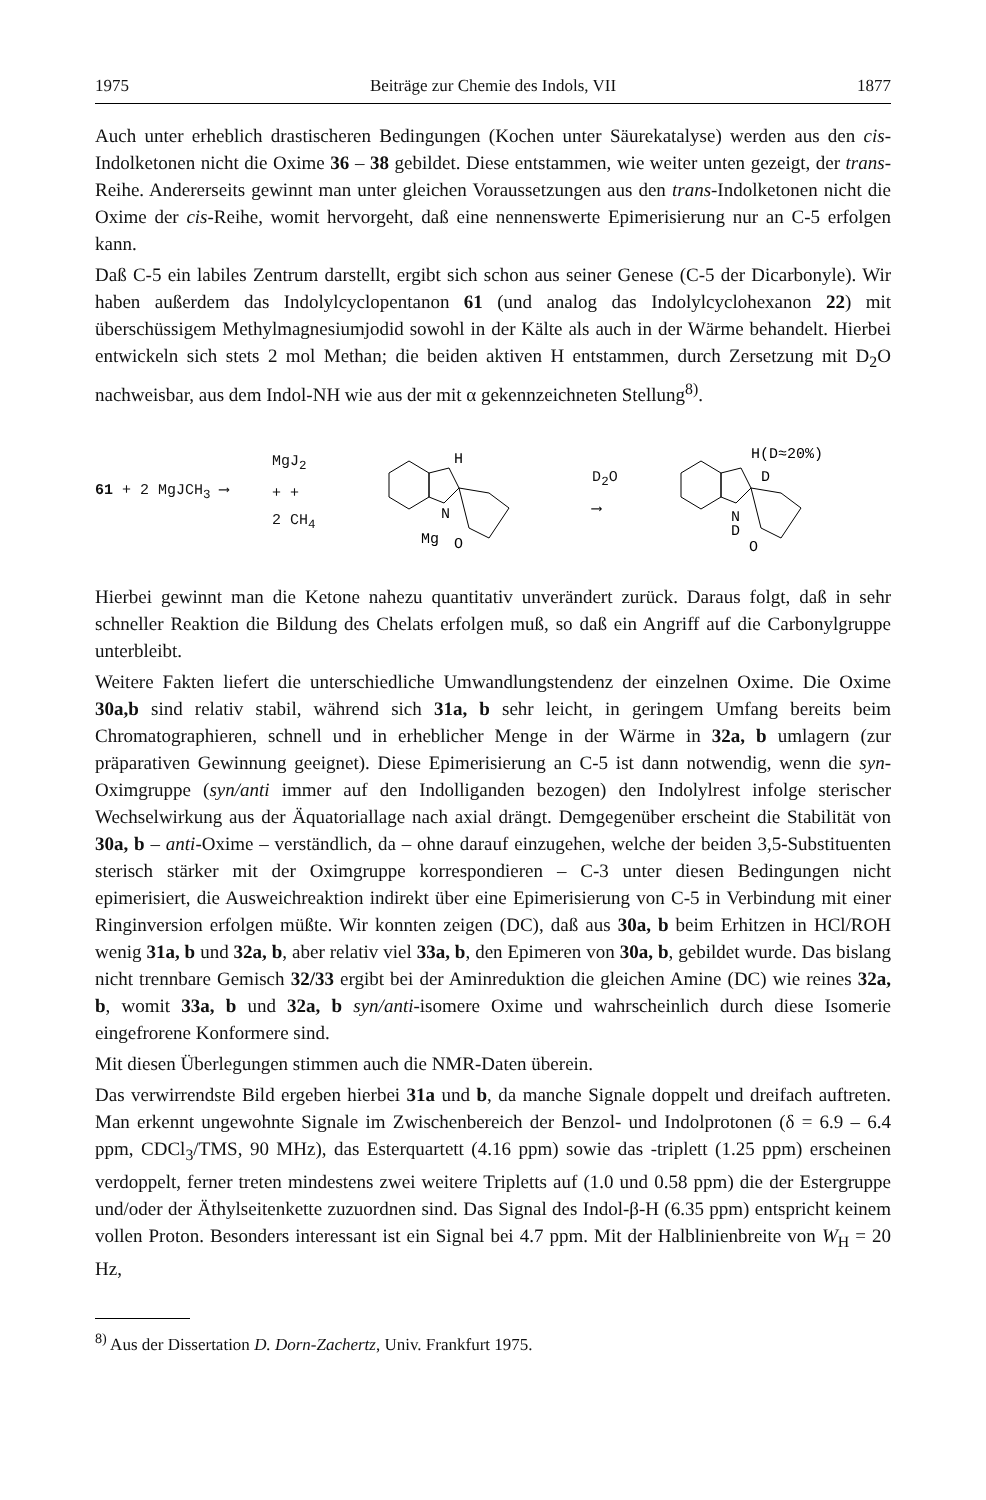1975 Beiträge zur Chemie des Indols, VII 1877
Auch unter erheblich drastischeren Bedingungen (Kochen unter Säurekatalyse) werden aus den cis-Indolketonen nicht die Oxime 36 – 38 gebildet. Diese entstammen, wie weiter unten gezeigt, der trans-Reihe. Andererseits gewinnt man unter gleichen Voraussetzungen aus den trans-Indolketonen nicht die Oxime der cis-Reihe, womit hervorgeht, daß eine nennenswerte Epimerisierung nur an C-5 erfolgen kann.
Daß C-5 ein labiles Zentrum darstellt, ergibt sich schon aus seiner Genese (C-5 der Dicarbonyle). Wir haben außerdem das Indolylcyclopentanon 61 (und analog das Indolylcyclohexanon 22) mit überschüssigem Methylmagnesiumjodid sowohl in der Kälte als auch in der Wärme behandelt. Hierbei entwickeln sich stets 2 mol Methan; die beiden aktiven H entstammen, durch Zersetzung mit D<sub>2</sub>O nachweisbar, aus dem Indol-NH wie aus der mit α gekennzeichneten Stellung<sup>8)</sup>.
61 + 2 MgJCH<sub>3</sub> ⟶ MgJ<sub>2</sub>
+ +
2 CH<sub>4</sub>
H
N
Mg
O
D<sub>2</sub>O
⟶
H(D≈20%)
D
N
D
O
Hierbei gewinnt man die Ketone nahezu quantitativ unverändert zurück. Daraus folgt, daß in sehr schneller Reaktion die Bildung des Chelats erfolgen muß, so daß ein Angriff auf die Carbonylgruppe unterbleibt.
Weitere Fakten liefert die unterschiedliche Umwandlungstendenz der einzelnen Oxime. Die Oxime 30a,b sind relativ stabil, während sich 31a, b sehr leicht, in geringem Umfang bereits beim Chromatographieren, schnell und in erheblicher Menge in der Wärme in 32a, b umlagern (zur präparativen Gewinnung geeignet). Diese Epimerisierung an C-5 ist dann notwendig, wenn die syn-Oximgruppe (syn/anti immer auf den Indolliganden bezogen) den Indolylrest infolge sterischer Wechselwirkung aus der Äquatoriallage nach axial drängt. Demgegenüber erscheint die Stabilität von 30a, b – anti-Oxime – verständlich, da – ohne darauf einzugehen, welche der beiden 3,5-Substituenten sterisch stärker mit der Oximgruppe korrespondieren – C-3 unter diesen Bedingungen nicht epimerisiert, die Ausweichreaktion indirekt über eine Epimerisierung von C-5 in Verbindung mit einer Ringinversion erfolgen müßte. Wir konnten zeigen (DC), daß aus 30a, b beim Erhitzen in HCl/ROH wenig 31a, b und 32a, b, aber relativ viel 33a, b, den Epimeren von 30a, b, gebildet wurde. Das bislang nicht trennbare Gemisch 32/33 ergibt bei der Aminreduktion die gleichen Amine (DC) wie reines 32a, b, womit 33a, b und 32a, b syn/anti-isomere Oxime und wahrscheinlich durch diese Isomerie eingefrorene Konformere sind.
Mit diesen Überlegungen stimmen auch die NMR-Daten überein.
Das verwirrendste Bild ergeben hierbei 31a und b, da manche Signale doppelt und dreifach auftreten. Man erkennt ungewohnte Signale im Zwischenbereich der Benzol- und Indolprotonen (δ = 6.9 – 6.4 ppm, CDCl<sub>3</sub>/TMS, 90 MHz), das Esterquartett (4.16 ppm) sowie das -triplett (1.25 ppm) erscheinen verdoppelt, ferner treten mindestens zwei weitere Tripletts auf (1.0 und 0.58 ppm) die der Estergruppe und/oder der Äthylseitenkette zuzuordnen sind. Das Signal des Indol-β-H (6.35 ppm) entspricht keinem vollen Proton. Besonders interessant ist ein Signal bei 4.7 ppm. Mit der Halblinienbreite von W<sub>H</sub> = 20 Hz,
<sup>8)</sup> Aus der Dissertation D. Dorn-Zachertz, Univ. Frankfurt 1975.